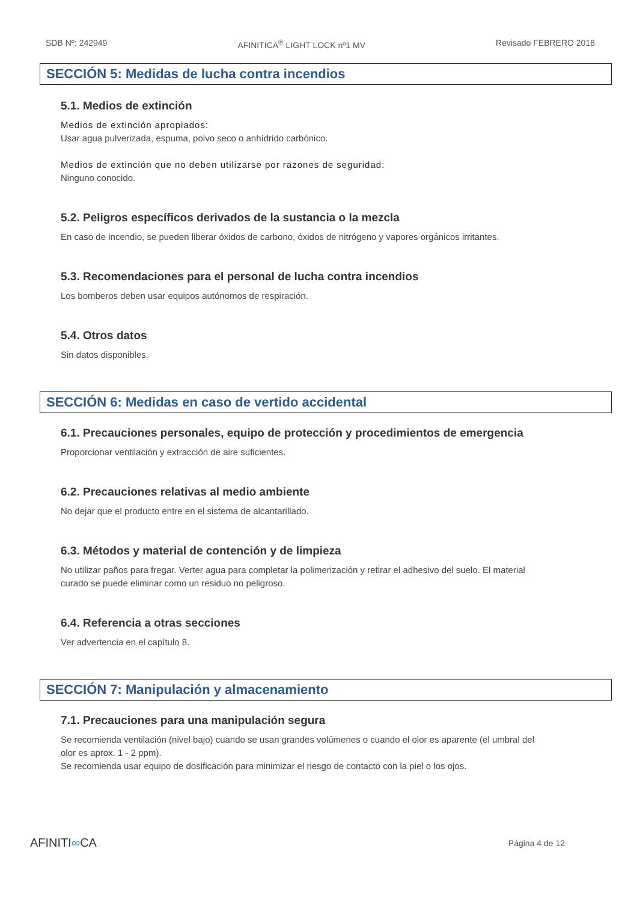SDB Nº: 242949 AFINITICA<sup>®</sup> LIGHT LOCK nº1 MV Revisado FEBRERO 2018
SECCIÓN 5: Medidas de lucha contra incendios
5.1. Medios de extinción
Medios de extinción apropiados:
Usar agua pulverizada, espuma, polvo seco o anhídrido carbónico.
Medios de extinción que no deben utilizarse por razones de seguridad:
Ninguno conocido.
5.2. Peligros específicos derivados de la sustancia o la mezcla
En caso de incendio, se pueden liberar óxidos de carbono, óxidos de nitrógeno y vapores orgánicos irritantes.
5.3. Recomendaciones para el personal de lucha contra incendios
Los bomberos deben usar equipos autónomos de respiración.
5.4. Otros datos
Sin datos disponibles.
SECCIÓN 6: Medidas en caso de vertido accidental
6.1. Precauciones personales, equipo de protección y procedimientos de emergencia
Proporcionar ventilación y extracción de aire suficientes.
6.2. Precauciones relativas al medio ambiente
No dejar que el producto entre en el sistema de alcantarillado.
6.3. Métodos y material de contención y de limpieza
No utilizar paños para fregar. Verter agua para completar la polimerización y retirar el adhesivo del suelo. El material curado se puede eliminar como un residuo no peligroso.
6.4. Referencia a otras secciones
Ver advertencia en el capítulo 8.
SECCIÓN 7: Manipulación y almacenamiento
7.1. Precauciones para una manipulación segura
Se recomienda ventilación (nivel bajo) cuando se usan grandes volúmenes o cuando el olor es aparente (el umbral del olor es aprox. 1 - 2 ppm).
Se recomienda usar equipo de dosificación para minimizar el riesgo de contacto con la piel o los ojos.
AFINITI∞CA Página 4 de 12